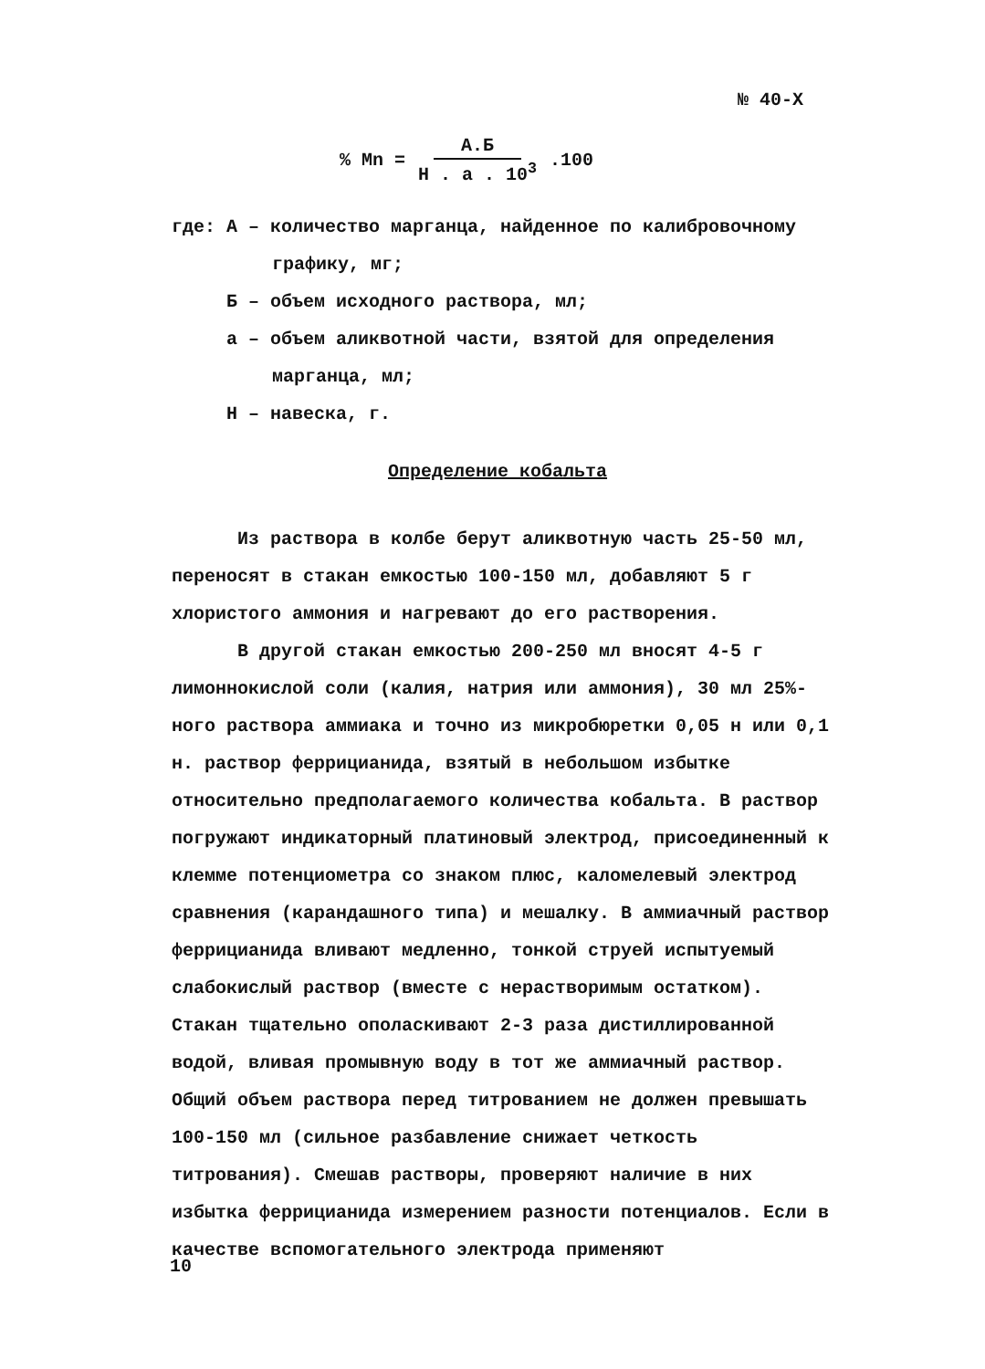№ 40-Х
% Mn = А.Б Н . а . 10<sup>3</sup>.100
где: А – количество марганца, найденное по калибровочному
графику, мг;
Б – объем исходного раствора, мл;
а – объем аликвотной части, взятой для определения
марганца, мл;
Н – навеска, г.
Определение кобальта
Из раствора в колбе берут аликвотную часть 25-50 мл, переносят в стакан емкостью 100-150 мл, добавляют 5 г хлористого аммония и нагревают до его растворения.
В другой стакан емкостью 200-250 мл вносят 4-5 г лимоннокислой соли (калия, натрия или аммония), 30 мл 25%-ного раствора аммиака и точно из микробюретки 0,05 н или 0,1 н. раствор феррицианида, взятый в небольшом избытке относительно предполагаемого количества кобальта. В раствор погружают индикаторный платиновый электрод, присоединенный к клемме потенциометра со знаком плюс, каломелевый электрод сравнения (карандашного типа) и мешалку. В аммиачный раствор феррицианида вливают медленно, тонкой струей испытуемый слабокислый раствор (вместе с нерастворимым остатком). Стакан тщательно ополаскивают 2-3 раза дистиллированной водой, вливая промывную воду в тот же аммиачный раствор. Общий объем раствора перед титрованием не должен превышать 100-150 мл (сильное разбавление снижает четкость титрования). Смешав растворы, проверяют наличие в них избытка феррицианида измерением разности потенциалов. Если в качестве вспомогательного электрода применяют
10